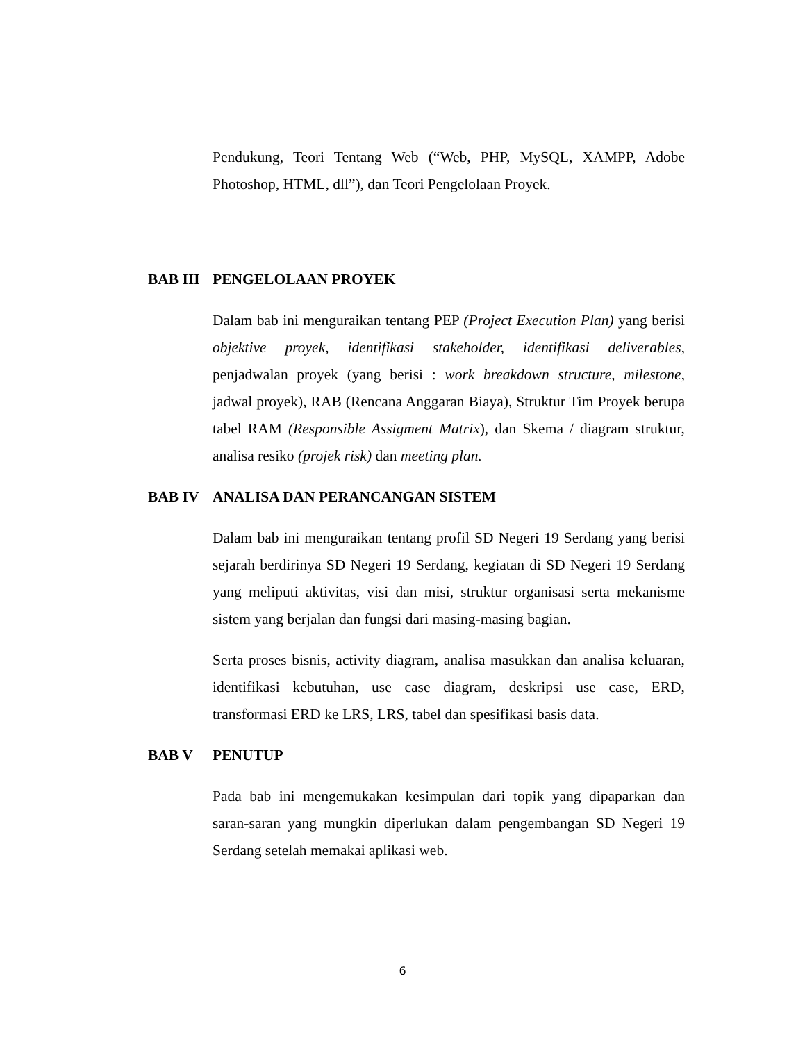Pendukung, Teori Tentang Web (“Web, PHP, MySQL, XAMPP, Adobe Photoshop, HTML, dll”), dan Teori Pengelolaan Proyek.
BAB III PENGELOLAAN PROYEK
Dalam bab ini menguraikan tentang PEP (Project Execution Plan) yang berisi objektive proyek, identifikasi stakeholder, identifikasi deliverables, penjadwalan proyek (yang berisi : work breakdown structure, milestone, jadwal proyek), RAB (Rencana Anggaran Biaya), Struktur Tim Proyek berupa tabel RAM (Responsible Assigment Matrix), dan Skema / diagram struktur, analisa resiko (projek risk) dan meeting plan.
BAB IV ANALISA DAN PERANCANGAN SISTEM
Dalam bab ini menguraikan tentang profil SD Negeri 19 Serdang yang berisi sejarah berdirinya SD Negeri 19 Serdang, kegiatan di SD Negeri 19 Serdang yang meliputi aktivitas, visi dan misi, struktur organisasi serta mekanisme sistem yang berjalan dan fungsi dari masing-masing bagian.
Serta proses bisnis, activity diagram, analisa masukkan dan analisa keluaran, identifikasi kebutuhan, use case diagram, deskripsi use case, ERD, transformasi ERD ke LRS, LRS, tabel dan spesifikasi basis data.
BAB V PENUTUP
Pada bab ini mengemukakan kesimpulan dari topik yang dipaparkan dan saran-saran yang mungkin diperlukan dalam pengembangan SD Negeri 19 Serdang setelah memakai aplikasi web.
6